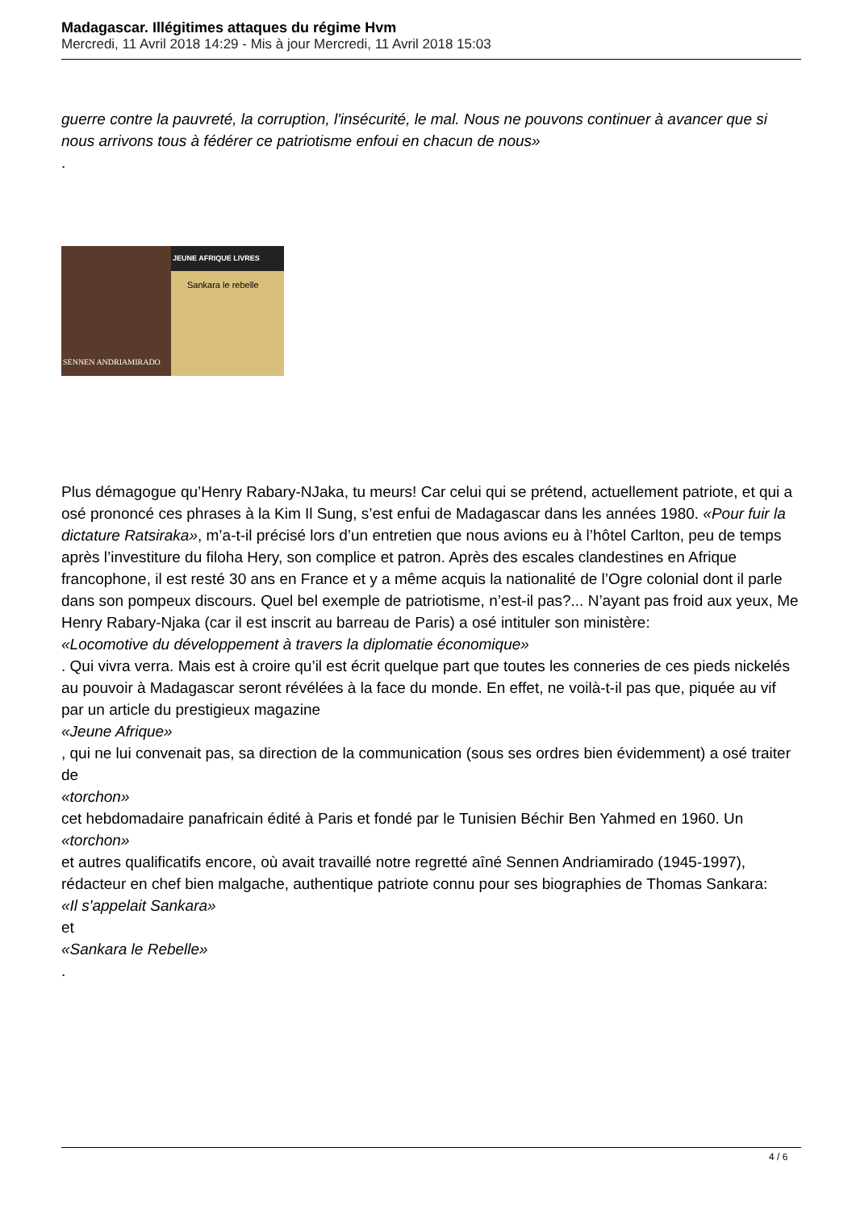Madagascar. Illégitimes attaques du régime Hvm
Mercredi, 11 Avril 2018 14:29 - Mis à jour Mercredi, 11 Avril 2018 15:03
guerre contre la pauvreté, la corruption, l'insécurité, le mal. Nous ne pouvons continuer à avancer que si nous arrivons tous à fédérer ce patriotisme enfoui en chacun de nous»
.
SENNEN ANDRIAMIRADO
JEUNE AFRIQUE LIVRES
Sankara le rebelle
Plus démagogue qu’Henry Rabary-NJaka, tu meurs! Car celui qui se prétend, actuellement patriote, et qui a osé prononcé ces phrases à la Kim Il Sung, s’est enfui de Madagascar dans les années 1980. «Pour fuir la dictature Ratsiraka», m’a-t-il précisé lors d’un entretien que nous avions eu à l’hôtel Carlton, peu de temps après l’investiture du filoha Hery, son complice et patron. Après des escales clandestines en Afrique francophone, il est resté 30 ans en France et y a même acquis la nationalité de l’Ogre colonial dont il parle dans son pompeux discours. Quel bel exemple de patriotisme, n’est-il pas?... N’ayant pas froid aux yeux, Me Henry Rabary-Njaka (car il est inscrit au barreau de Paris) a osé intituler son ministère:
«Locomotive du développement à travers la diplomatie économique»
. Qui vivra verra. Mais est à croire qu’il est écrit quelque part que toutes les conneries de ces pieds nickelés au pouvoir à Madagascar seront révélées à la face du monde. En effet, ne voilà-t-il pas que, piquée au vif par un article du prestigieux magazine
«Jeune Afrique»
, qui ne lui convenait pas, sa direction de la communication (sous ses ordres bien évidemment) a osé traiter de
«torchon»
cet hebdomadaire panafricain édité à Paris et fondé par le Tunisien Béchir Ben Yahmed en 1960. Un
«torchon»
et autres qualificatifs encore, où avait travaillé notre regretté aîné Sennen Andriamirado (1945-1997), rédacteur en chef bien malgache, authentique patriote connu pour ses biographies de Thomas Sankara:
«Il s'appelait Sankara»
et
«Sankara le Rebelle»
.
4 / 6